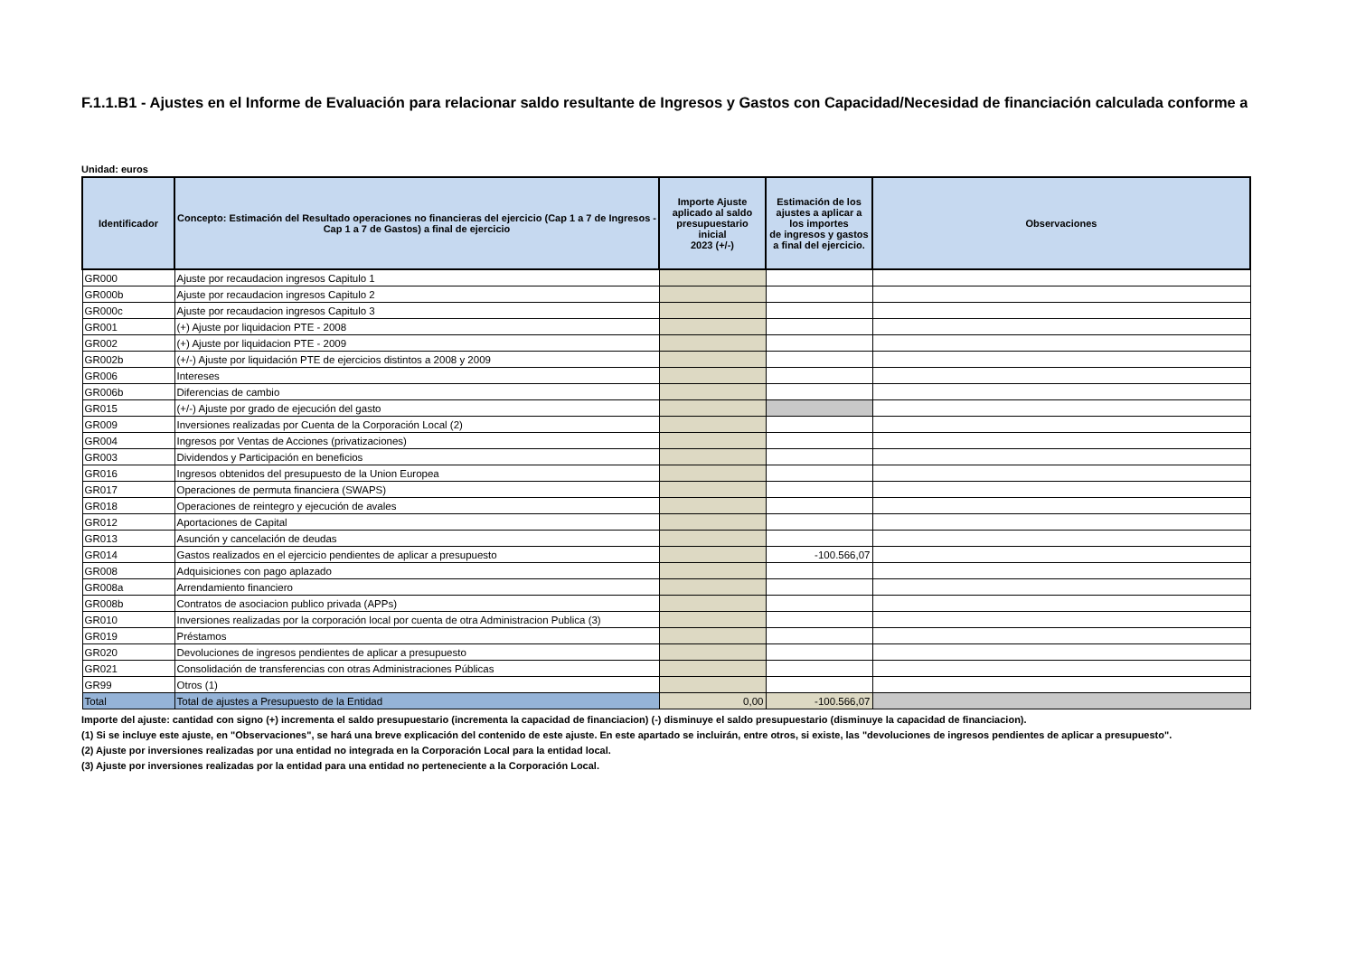F.1.1.B1 - Ajustes en el Informe de Evaluación para relacionar saldo resultante de Ingresos y Gastos con Capacidad/Necesidad de financiación calculada conforme a
Unidad: euros
| Identificador | Concepto: Estimación del Resultado operaciones no financieras del ejercicio (Cap 1 a 7 de Ingresos - Cap 1 a 7 de Gastos) a final de ejercicio | Importe Ajuste aplicado al saldo presupuestario inicial 2023 (+/-) | Estimación de los ajustes a aplicar a los importes de ingresos y gastos a final del ejercicio. | Observaciones |
| --- | --- | --- | --- | --- |
| GR000 | Ajuste por recaudacion ingresos Capitulo 1 | | | |
| GR000b | Ajuste por recaudacion ingresos Capitulo 2 | | | |
| GR000c | Ajuste por recaudacion ingresos Capitulo 3 | | | |
| GR001 | (+) Ajuste por liquidacion PTE - 2008 | | | |
| GR002 | (+) Ajuste por liquidacion PTE - 2009 | | | |
| GR002b | (+/-) Ajuste por liquidación PTE de ejercicios distintos a 2008 y 2009 | | | |
| GR006 | Intereses | | | |
| GR006b | Diferencias de cambio | | | |
| GR015 | (+/-) Ajuste por grado de ejecución del gasto | | | |
| GR009 | Inversiones realizadas por Cuenta de la Corporación Local (2) | | | |
| GR004 | Ingresos por Ventas de Acciones (privatizaciones) | | | |
| GR003 | Dividendos y Participación en beneficios | | | |
| GR016 | Ingresos obtenidos del presupuesto de la Union Europea | | | |
| GR017 | Operaciones de permuta financiera (SWAPS) | | | |
| GR018 | Operaciones de reintegro y ejecución de avales | | | |
| GR012 | Aportaciones de Capital | | | |
| GR013 | Asunción y cancelación de deudas | | | |
| GR014 | Gastos realizados en el ejercicio pendientes de aplicar a presupuesto | | -100.566,07 | |
| GR008 | Adquisiciones con pago aplazado | | | |
| GR008a | Arrendamiento financiero | | | |
| GR008b | Contratos de asociacion publico privada (APPs) | | | |
| GR010 | Inversiones realizadas por la corporación local por cuenta de otra Administracion Publica (3) | | | |
| GR019 | Préstamos | | | |
| GR020 | Devoluciones de ingresos pendientes de aplicar a presupuesto | | | |
| GR021 | Consolidación de transferencias con otras Administraciones Públicas | | | |
| GR99 | Otros (1) | | | |
| Total | Total de ajustes a Presupuesto de la Entidad | 0,00 | -100.566,07 | |
Importe del ajuste: cantidad con signo (+) incrementa el saldo presupuestario (incrementa la capacidad de financiacion) (-) disminuye el saldo presupuestario (disminuye la capacidad de financiacion).
(1) Si se incluye este ajuste, en "Observaciones", se hará una breve explicación del contenido de este ajuste. En este apartado se incluirán, entre otros, si existe, las "devoluciones de ingresos pendientes de aplicar a presupuesto".
(2) Ajuste por inversiones realizadas por una entidad no integrada en la Corporación Local para la entidad local.
(3) Ajuste por inversiones realizadas por la entidad para una entidad no perteneciente a la Corporación Local.